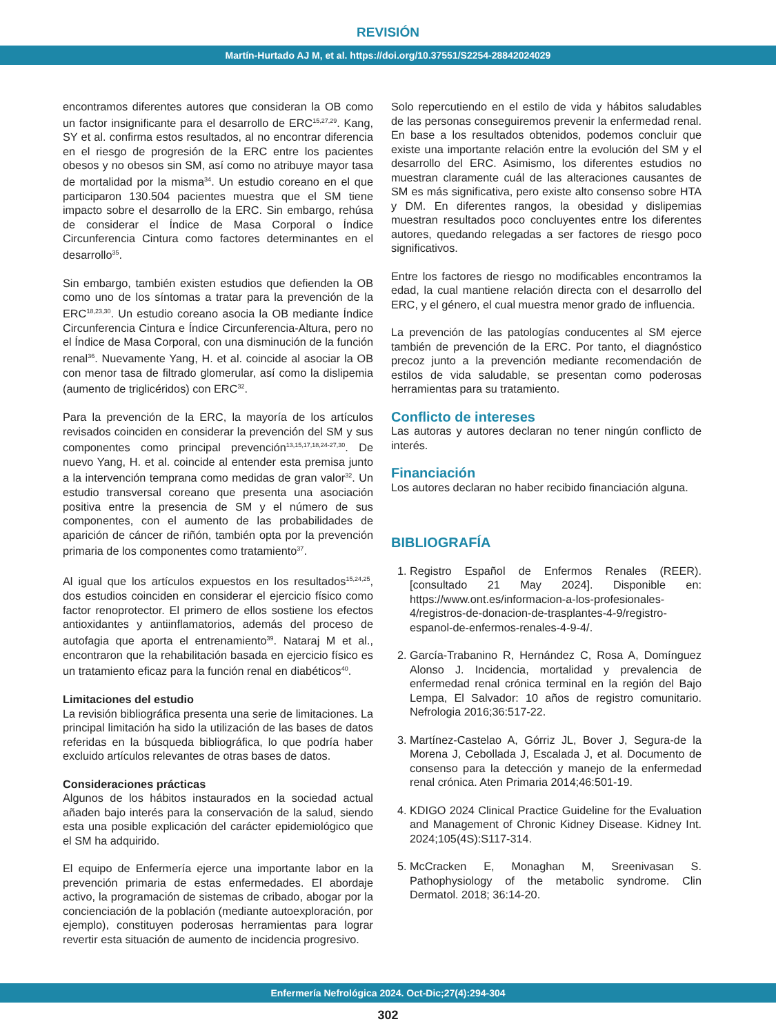REVISIÓN
Martín-Hurtado AJ M, et al. https://doi.org/10.37551/S2254-28842024029
encontramos diferentes autores que consideran la OB como un factor insignificante para el desarrollo de ERC<sup>15,27,29</sup>. Kang, SY et al. confirma estos resultados, al no encontrar diferencia en el riesgo de progresión de la ERC entre los pacientes obesos y no obesos sin SM, así como no atribuye mayor tasa de mortalidad por la misma<sup>34</sup>. Un estudio coreano en el que participaron 130.504 pacientes muestra que el SM tiene impacto sobre el desarrollo de la ERC. Sin embargo, rehúsa de considerar el Índice de Masa Corporal o Índice Circunferencia Cintura como factores determinantes en el desarrollo<sup>35</sup>.
Sin embargo, también existen estudios que defienden la OB como uno de los síntomas a tratar para la prevención de la ERC<sup>18,23,30</sup>. Un estudio coreano asocia la OB mediante Índice Circunferencia Cintura e Índice Circunferencia-Altura, pero no el Índice de Masa Corporal, con una disminución de la función renal<sup>36</sup>. Nuevamente Yang, H. et al. coincide al asociar la OB con menor tasa de filtrado glomerular, así como la dislipemia (aumento de triglicéridos) con ERC<sup>32</sup>.
Para la prevención de la ERC, la mayoría de los artículos revisados coinciden en considerar la prevención del SM y sus componentes como principal prevención<sup>13,15,17,18,24-27,30</sup>. De nuevo Yang, H. et al. coincide al entender esta premisa junto a la intervención temprana como medidas de gran valor<sup>32</sup>. Un estudio transversal coreano que presenta una asociación positiva entre la presencia de SM y el número de sus componentes, con el aumento de las probabilidades de aparición de cáncer de riñón, también opta por la prevención primaria de los componentes como tratamiento<sup>37</sup>.
Al igual que los artículos expuestos en los resultados<sup>15,24,25</sup>, dos estudios coinciden en considerar el ejercicio físico como factor renoprotector. El primero de ellos sostiene los efectos antioxidantes y antiinflamatorios, además del proceso de autofagia que aporta el entrenamiento<sup>39</sup>. Nataraj M et al., encontraron que la rehabilitación basada en ejercicio físico es un tratamiento eficaz para la función renal en diabéticos<sup>40</sup>.
Limitaciones del estudio
La revisión bibliográfica presenta una serie de limitaciones. La principal limitación ha sido la utilización de las bases de datos referidas en la búsqueda bibliográfica, lo que podría haber excluido artículos relevantes de otras bases de datos.
Consideraciones prácticas
Algunos de los hábitos instaurados en la sociedad actual añaden bajo interés para la conservación de la salud, siendo esta una posible explicación del carácter epidemiológico que el SM ha adquirido.
El equipo de Enfermería ejerce una importante labor en la prevención primaria de estas enfermedades. El abordaje activo, la programación de sistemas de cribado, abogar por la concienciación de la población (mediante autoexploración, por ejemplo), constituyen poderosas herramientas para lograr revertir esta situación de aumento de incidencia progresivo.
Solo repercutiendo en el estilo de vida y hábitos saludables de las personas conseguiremos prevenir la enfermedad renal. En base a los resultados obtenidos, podemos concluir que existe una importante relación entre la evolución del SM y el desarrollo del ERC. Asimismo, los diferentes estudios no muestran claramente cuál de las alteraciones causantes de SM es más significativa, pero existe alto consenso sobre HTA y DM. En diferentes rangos, la obesidad y dislipemias muestran resultados poco concluyentes entre los diferentes autores, quedando relegadas a ser factores de riesgo poco significativos.
Entre los factores de riesgo no modificables encontramos la edad, la cual mantiene relación directa con el desarrollo del ERC, y el género, el cual muestra menor grado de influencia.
La prevención de las patologías conducentes al SM ejerce también de prevención de la ERC. Por tanto, el diagnóstico precoz junto a la prevención mediante recomendación de estilos de vida saludable, se presentan como poderosas herramientas para su tratamiento.
Conflicto de intereses
Las autoras y autores declaran no tener ningún conflicto de interés.
Financiación
Los autores declaran no haber recibido financiación alguna.
BIBLIOGRAFÍA
1. Registro Español de Enfermos Renales (REER). [consultado 21 May 2024]. Disponible en: https://www.ont.es/informacion-a-los-profesionales-4/registros-de-donacion-de-trasplantes-4-9/registro-espanol-de-enfermos-renales-4-9-4/.
2. García-Trabanino R, Hernández C, Rosa A, Domínguez Alonso J. Incidencia, mortalidad y prevalencia de enfermedad renal crónica terminal en la región del Bajo Lempa, El Salvador: 10 años de registro comunitario. Nefrologia 2016;36:517-22.
3. Martínez-Castelao A, Górriz JL, Bover J, Segura-de la Morena J, Cebollada J, Escalada J, et al. Documento de consenso para la detección y manejo de la enfermedad renal crónica. Aten Primaria 2014;46:501-19.
4. KDIGO 2024 Clinical Practice Guideline for the Evaluation and Management of Chronic Kidney Disease. Kidney Int. 2024;105(4S):S117-314.
5. McCracken E, Monaghan M, Sreenivasan S. Pathophysiology of the metabolic syndrome. Clin Dermatol. 2018; 36:14-20.
Enfermería Nefrológica 2024. Oct-Dic;27(4):294-304
302